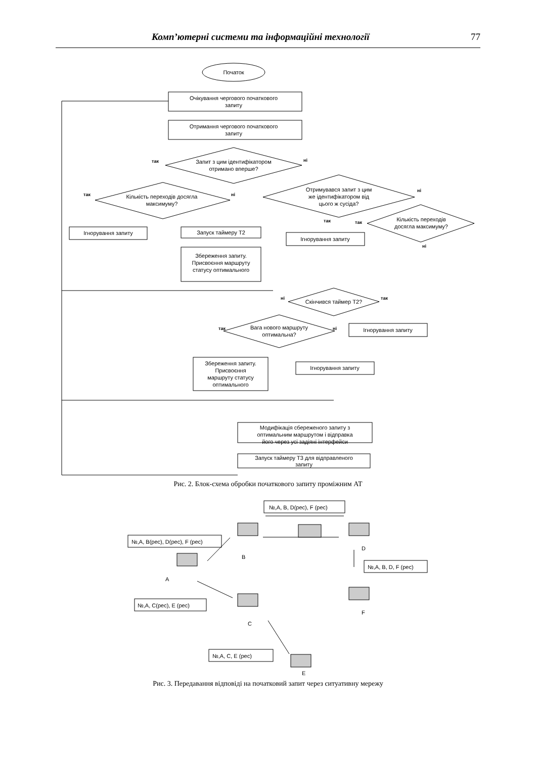Комп’ютерні системи та інформаційні технології 77
Початок
Очікування чергового початкового
запиту
Отримання чергового початкового
запиту
Запит з цим ідентифікатором
отримано вперше?
Кількість переходів досягла
максимуму?
Отримувався запит з цим
же ідентифікатором від
цього ж сусіда?
Ігнорування запиту
Запуск таймеру Т2
Збереження запиту.
Присвоєння маршруту
статусу оптимального
Кількість переходів
досягла максимуму?
Ігнорування запиту
Скінчився таймер Т2?
Ігнорування запиту
Вага нового маршруту
оптимальна?
Збереження запиту.
Присвоєння
маршруту статусу
оптимального
Ігнорування запиту
Модифікація сбереженого запиту з
оптимальним маршрутом і відправка
його через усі задіяні інтерфейси
Запуск таймеру Т3 для відправленого
запиту
так
ні
так
ні
так
ні
так
ні
ні
так
так
ні
Рис. 2. Блок-схема обробки початкового запиту проміжним АТ
№,A, B, D(рес), F (рес)
№,A, B(рес), D(рес), F (рес)
№,A, B, D, F (рес)
№,A, C(рес), E (рес)
№,A, C, E (рес)
B
D
A
F
C
E
Рис. 3. Передавання відповіді на початковий запит через ситуативну мережу